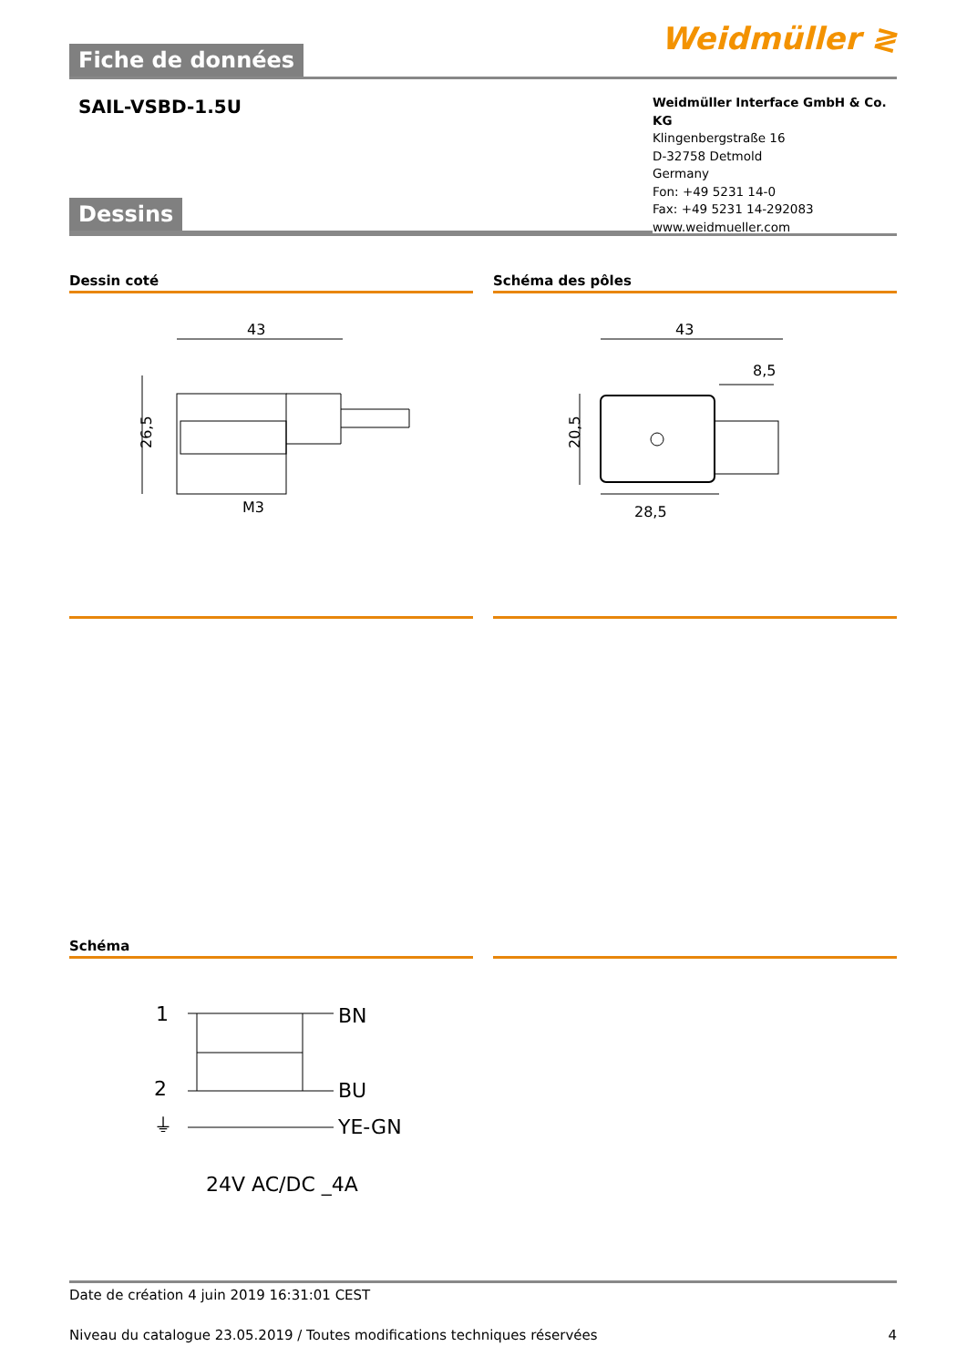Fiche de données
Weidmüller ≷
SAIL-VSBD-1.5U
Dessins
Weidmüller Interface GmbH & Co. KG
Klingenbergstraße 16
D-32758 Detmold
Germany
Fon: +49 5231 14-0
Fax: +49 5231 14-292083
www.weidmueller.com
Dessin coté
43
26,5
M3
Schéma des pôles
43
8,5
20,5
28,5
Schéma
1
2
⏚
BN
BU
YE-GN
24V AC/DC _4A
Date de création 4 juin 2019 16:31:01 CEST
Niveau du catalogue 23.05.2019 / Toutes modifications techniques réservées 4